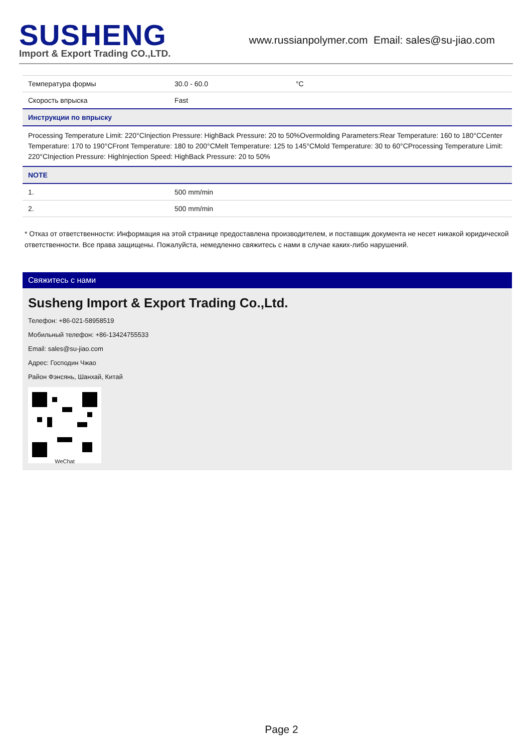SUSHENG
Import & Export Trading CO.,LTD.
www.russianpolymer.com Email: sales@su-jiao.com
| Температура формы | 30.0 - 60.0 | °C |
| Скорость впрыска | Fast | |
| Инструкции по впрыску | | |
| Processing Temperature Limit: 220°CInjection Pressure: HighBack Pressure: 20 to 50%Overmolding Parameters:Rear Temperature: 160 to 180°CCenter Temperature: 170 to 190°CFront Temperature: 180 to 200°CMelt Temperature: 125 to 145°CMold Temperature: 30 to 60°CProcessing Temperature Limit: 220°CInjection Pressure: HighInjection Speed: HighBack Pressure: 20 to 50% | | |
| NOTE | | |
| 1. | 500 mm/min | |
| 2. | 500 mm/min | |
* Отказ от ответственности: Информация на этой странице предоставлена производителем, и поставщик документа не несет никакой юридической ответственности. Все права защищены. Пожалуйста, немедленно свяжитесь с нами в случае каких-либо нарушений.
Свяжитесь с нами
Susheng Import & Export Trading Co.,Ltd.
Телефон: +86-021-58958519
Мобильный телефон: +86-13424755533
Email: sales@su-jiao.com
Адрес: Господин Чжао
Район Фэнсянь, Шанхай, Китай
WeChat
Page 2